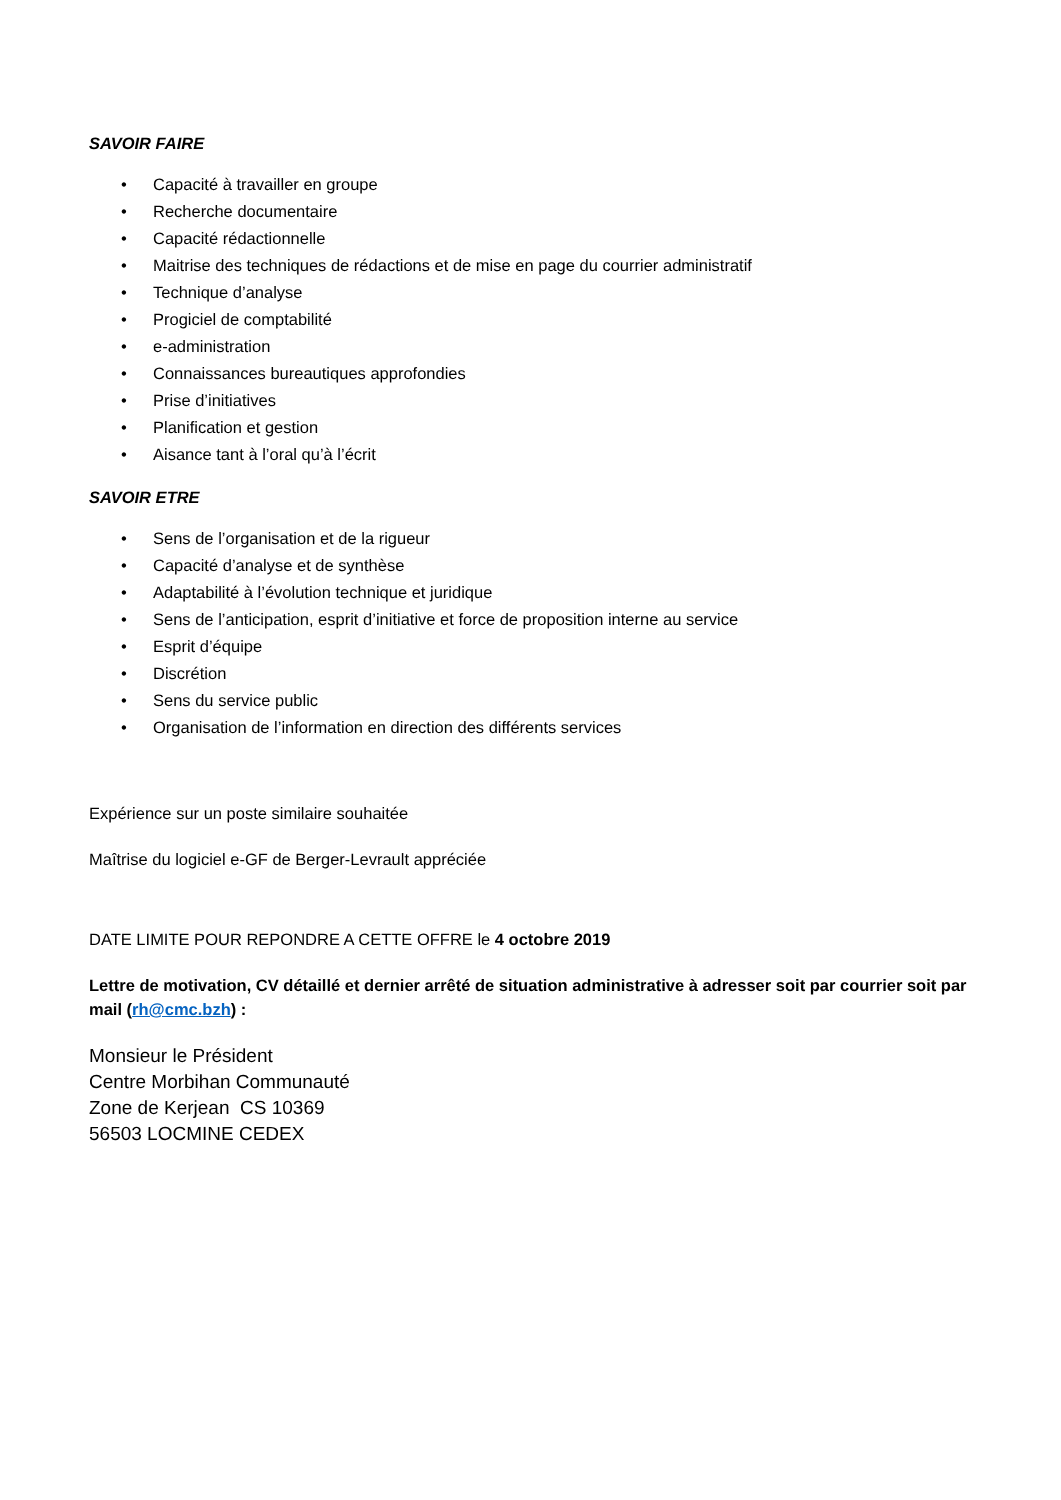SAVOIR FAIRE
• Capacité à travailler en groupe
• Recherche documentaire
• Capacité rédactionnelle
• Maitrise des techniques de rédactions et de mise en page du courrier administratif
• Technique d’analyse
• Progiciel de comptabilité
• e-administration
• Connaissances bureautiques approfondies
• Prise d’initiatives
• Planification et gestion
• Aisance tant à l’oral qu’à l’écrit
SAVOIR ETRE
• Sens de l’organisation et de la rigueur
• Capacité d’analyse et de synthèse
• Adaptabilité à l’évolution technique et juridique
• Sens de l’anticipation, esprit d’initiative et force de proposition interne au service
• Esprit d’équipe
• Discrétion
• Sens du service public
• Organisation de l’information en direction des différents services
Expérience sur un poste similaire souhaitée
Maîtrise du logiciel e-GF de Berger-Levrault appréciée
DATE LIMITE POUR REPONDRE A CETTE OFFRE le 4 octobre 2019
Lettre de motivation, CV détaillé et dernier arrêté de situation administrative à adresser soit par courrier soit par mail (rh@cmc.bzh) :
Monsieur le Président
Centre Morbihan Communauté
Zone de Kerjean CS 10369
56503 LOCMINE CEDEX